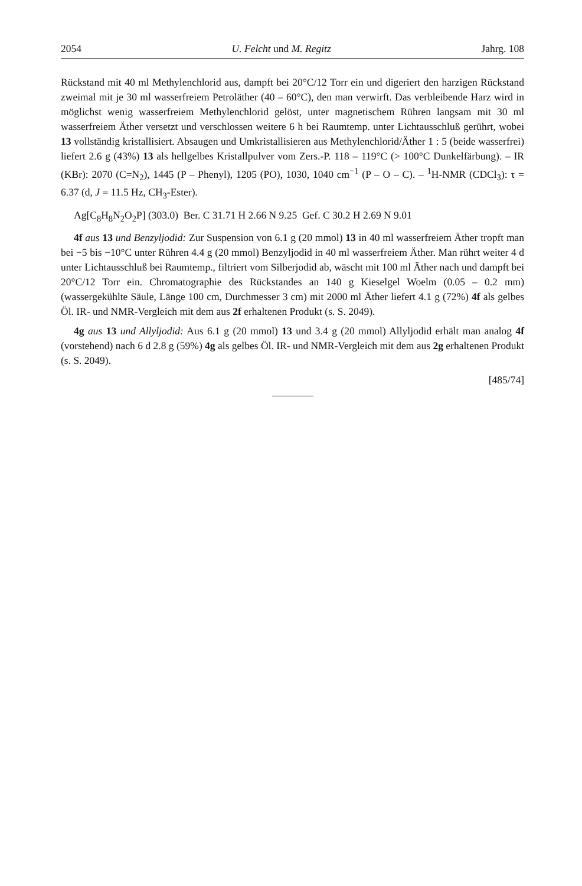2054 U. Felcht und M. Regitz Jahrg. 108
Rückstand mit 40 ml Methylenchlorid aus, dampft bei 20°C/12 Torr ein und digeriert den harzigen Rückstand zweimal mit je 30 ml wasserfreiem Petroläther (40 – 60°C), den man verwirft. Das verbleibende Harz wird in möglichst wenig wasserfreiem Methylenchlorid gelöst, unter magnetischem Rühren langsam mit 30 ml wasserfreiem Äther versetzt und verschlossen weitere 6 h bei Raumtemp. unter Lichtausschluß gerührt, wobei 13 vollständig kristallisiert. Absaugen und Umkristallisieren aus Methylenchlorid/Äther 1 : 5 (beide wasserfrei) liefert 2.6 g (43%) 13 als hellgelbes Kristallpulver vom Zers.-P. 118 – 119°C (> 100°C Dunkelfärbung). – IR (KBr): 2070 (C=N<sub>2</sub>), 1445 (P – Phenyl), 1205 (PO), 1030, 1040 cm<sup>−1</sup> (P – O – C). – <sup>1</sup>H-NMR (CDCl<sub>3</sub>): τ = 6.37 (d, J = 11.5 Hz, CH<sub>3</sub>-Ester).
Ag[C<sub>8</sub>H<sub>8</sub>N<sub>2</sub>O<sub>2</sub>P] (303.0) Ber. C 31.71 H 2.66 N 9.25 Gef. C 30.2 H 2.69 N 9.01
4f aus 13 und Benzyljodid: Zur Suspension von 6.1 g (20 mmol) 13 in 40 ml wasserfreiem Äther tropft man bei −5 bis −10°C unter Rühren 4.4 g (20 mmol) Benzyljodid in 40 ml wasserfreiem Äther. Man rührt weiter 4 d unter Lichtausschluß bei Raumtemp., filtriert vom Silberjodid ab, wäscht mit 100 ml Äther nach und dampft bei 20°C/12 Torr ein. Chromatographie des Rückstandes an 140 g Kieselgel Woelm (0.05 – 0.2 mm) (wassergekühlte Säule, Länge 100 cm, Durchmesser 3 cm) mit 2000 ml Äther liefert 4.1 g (72%) 4f als gelbes Öl. IR- und NMR-Vergleich mit dem aus 2f erhaltenen Produkt (s. S. 2049).
4g aus 13 und Allyljodid: Aus 6.1 g (20 mmol) 13 und 3.4 g (20 mmol) Allyljodid erhält man analog 4f (vorstehend) nach 6 d 2.8 g (59%) 4g als gelbes Öl. IR- und NMR-Vergleich mit dem aus 2g erhaltenen Produkt (s. S. 2049).
[485/74]